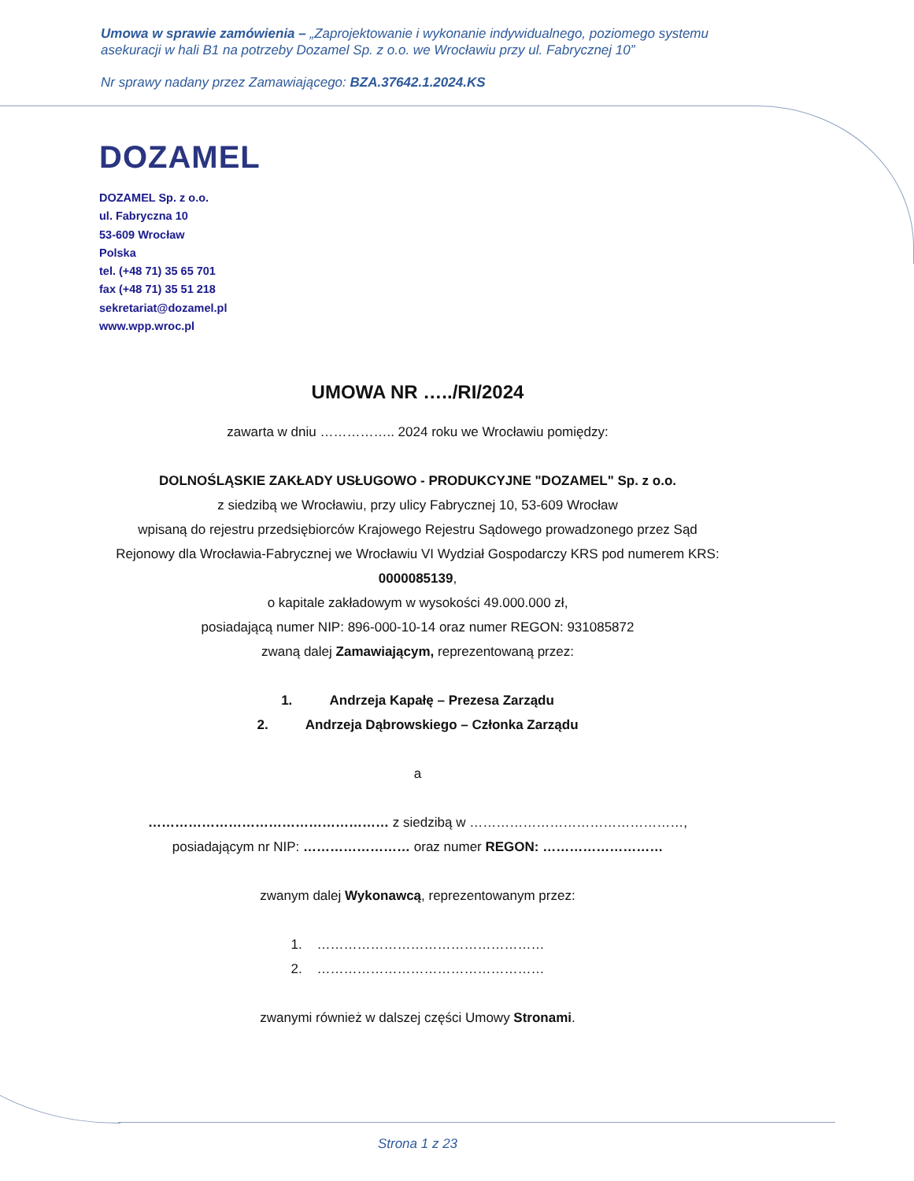Umowa w sprawie zamówienia – „Zaprojektowanie i wykonanie indywidualnego, poziomego systemu asekuracji w hali B1 na potrzeby Dozamel Sp. z o.o. we Wrocławiu przy ul. Fabrycznej 10”
Nr sprawy nadany przez Zamawiającego: BZA.37642.1.2024.KS
DOZAMEL
DOZAMEL Sp. z o.o.
ul. Fabryczna 10
53-609 Wrocław
Polska
tel. (+48 71) 35 65 701
fax (+48 71) 35 51 218
sekretariat@dozamel.pl
www.wpp.wroc.pl
UMOWA NR …../RI/2024
zawarta w dniu …………….. 2024 roku we Wrocławiu pomiędzy:
DOLNOŚLĄSKIE ZAKŁADY USŁUGOWO - PRODUKCYJNE "DOZAMEL" Sp. z o.o.
z siedzibą we Wrocławiu, przy ulicy Fabrycznej 10, 53-609 Wrocław
wpisaną do rejestru przedsiębiorców Krajowego Rejestru Sądowego prowadzonego przez Sąd Rejonowy dla Wrocławia-Fabrycznej we Wrocławiu VI Wydział Gospodarczy KRS pod numerem KRS: 0000085139,
o kapitale zakładowym w wysokości 49.000.000 zł,
posiadającą numer NIP: 896-000-10-14 oraz numer REGON: 931085872
zwaną dalej Zamawiającym, reprezentowaną przez:
1. Andrzeja Kapałę – Prezesa Zarządu
2. Andrzeja Dąbrowskiego – Członka Zarządu
a
……………………………………………… z siedzibą w …………………………………………,
posiadającym nr NIP: …………………… oraz numer REGON: ………………………
zwanym dalej Wykonawcą, reprezentowanym przez:
1. ……………………………………………
2. ……………………………………………
zwanymi również w dalszej części Umowy Stronami.
Strona 1 z 23